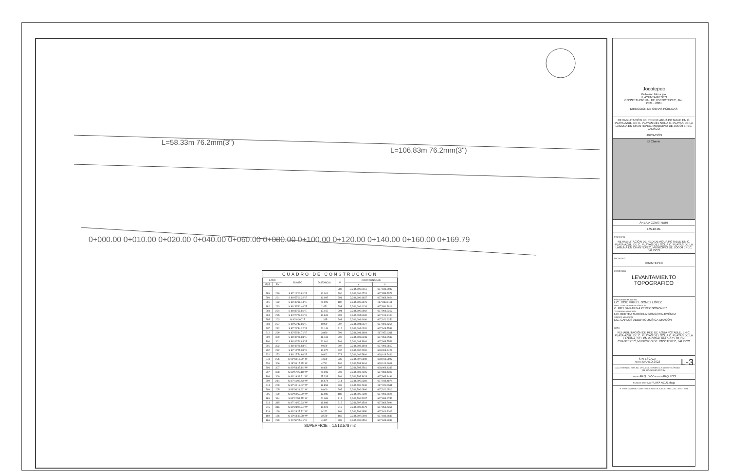L=58.33m 76.2mm(3")
L=106.83m 76.2mm(3")
0+000.00 0+010.00 0+020.00 0+040.00 0+060.00 0+080.00 0+100.00 0+120.00 0+140.00 0+160.00 0+169.79
CUADRO DE CONSTRUCCION
| LADO | | RUMBO | DISTANCIA | V | COORDENADAS | |
| --- | --- | --- | --- | --- | --- | --- |
| EST | PV | | | | Y | X |
| | | | | 289 | 2,244,606.9551 | 667,848.8083 |
| 289 | 290 | S 87°14'00.81" E | 10.001 | 290 | 2,244,606.4724 | 667,858.7979 |
| 290 | 291 | S 89°57'00.22" E | 10.005 | 291 | 2,244,606.4637 | 667,868.8024 |
| 291 | 182 | S 89°48'38.44" E | 20.009 | 182 | 2,244,606.3976 | 667,888.8111 |
| 182 | 293 | N 89°39'12.40" E | 2.471 | 293 | 2,244,606.4126 | 667,891.2816 |
| 293 | 294 | S 88°37'59.81" E | 17.455 | 294 | 2,244,605.9962 | 667,908.7312 |
| 294 | 295 | S 84°20'29.01" E | 10.631 | 295 | 2,244,604.9480 | 667,919.3104 |
| 295 | 203 | N 90°00'00" E | 1.315 | 203 | 2,244,604.9480 | 667,920.6250 |
| 203 | 207 | S 89°57'42.86" E | 8.000 | 207 | 2,244,604.9427 | 667,928.6255 |
| 207 | 212 | S 87°24'34.22" E | 20.149 | 212 | 2,244,604.0320 | 667,948.7539 |
| 212 | 299 | N 87°58'14.71" E | 3.880 | 299 | 2,244,604.1694 | 667,952.6311 |
| 299 | 300 | S 88°46'26.83" E | 16.131 | 300 | 2,244,603.8243 | 667,968.7583 |
| 300 | 301 | S 88°46'26.83" E | 20.001 | 301 | 2,244,603.3964 | 667,988.7549 |
| 301 | 302 | S 88°46'26.83" E | 9.629 | 302 | 2,244,603.1904 | 667,998.3817 |
| 302 | 232 | S 87°17'25.08" E | 10.372 | 232 | 2,244,602.7000 | 668,008.7426 |
| 232 | 273 | S 89°17'54.80" E | 9.802 | 273 | 2,244,602.5800 | 668,018.5440 |
| 273 | 236 | S 01°53'16.90" W | 4.699 | 236 | 2,244,597.8840 | 668,018.3892 |
| 236 | 306 | S 18°08'17.85" W | 4.781 | 306 | 2,244,593.3404 | 668,016.9008 |
| 306 | 307 | N 89°53'37.14" W | 8.466 | 307 | 2,244,593.3561 | 668,008.4349 |
| 307 | 308 | N 88°57'23.18" W | 20.008 | 308 | 2,244,593.7205 | 667,988.4303 |
| 308 | 309 | N 86°19'38.21" W | 25.333 | 309 | 2,244,595.3433 | 667,963.1496 |
| 309 | 214 | N 87°41'06.43" W | 14.674 | 214 | 2,244,595.9360 | 667,948.4874 |
| 214 | 209 | N 87°40'13.02" W | 19.853 | 209 | 2,244,596.7430 | 667,928.6511 |
| 209 | 205 | S 89°36'21.92" W | 8.000 | 205 | 2,244,596.6880 | 667,920.6510 |
| 205 | 189 | N 89°50'53.99" W | 12.089 | 189 | 2,244,596.7200 | 667,908.5625 |
| 189 | 314 | S 89°22'58.75" W | 20.089 | 314 | 2,244,596.5037 | 667,888.4752 |
| 314 | 315 | N 87°16'50.93" W | 19.988 | 315 | 2,244,597.4519 | 667,868.5094 |
| 315 | 316 | N 84°28'06.74" W | 10.021 | 316 | 2,244,598.4179 | 667,858.5351 |
| 316 | 169 | N 86°28'27.72" W | 9.222 | 169 | 2,244,598.9850 | 667,849.3303 |
| 169 | 166 | N 10°44'46.78" W | 3.579 | 166 | 2,244,602.5010 | 667,848.6630 |
| 166 | 289 | N 01°52'05.41" E | 4.457 | 289 | 2,244,606.9551 | 667,848.8083 |
SUPERFICIE = 1,513.578 m2
Jocotepec
Gobierno Municipal
H. AYUNTAMIENTO
CONSTITUCIONAL DE JOCOCTEPEC, JAL.
2021 - 2024
DIRECCIÓN DE OBRAS PÚBLICAS
REHABILITACIÓN DE RED DE AGUA POTABLE EN C. PLAYA AZUL, DE C. PLAYAS DEL SOL A C. PLAYAS DE LA LAGUNA EN CHANTEPEC, MUNICIPIO DE JOCOTEPEC, JALISCO
UBICACIÓN
El Chante
ÁREA A CONSTRUIR
165.18 ML
PROYECTO
REHABILITACIÓN DE RED DE AGUA POTABLE EN C. PLAYA AZUL, DE C. PLAYAS DEL SOL A C. PLAYAS DE LA LAGUNA EN CHANTEPEC, MUNICIPIO DE JOCOTEPEC, JALISCO
LOCALIDAD
CHANTEPEC
CONTENIDO
LEVANTAMIENTO TOPOGRAFICO
PRESIDENTE MUNICIPAL
LIC. JOSÉ MIGUEL GÓMEZ LÓPEZ
DIRECTORA DE OBRAS PÚBLICAS
C. IMELDA KARINA PÉREZ GONZÁLEZ
TESORERO MUNICIPAL
LIC. BERTHA MARCELA GÓNGORA JIMÉNEZ
SÍNDICO MUNICIPAL
LIC. CARLOS ALBERTO ZUÑIGA CHACÓN
OBRA
REHABILITACIÓN DE RED DE AGUA POTABLE, EN C. PLAYA AZUL, DE C. PLAYAS DEL SOL A C. PLAYAS DE LA LAGUNA, DEL KM 0+000 AL KM 0+165.18, EN CHANTEPEC, MUNICIPIO DE JOCOTEPEC, JALISCO
SIN ESCALA L-3
FECHA MARZO 2023
CALLE HIDALGO SUR, No. 187C, COL. CENTRO C.P. 45800 TELÉFONO: (01 387) 7632470 EXT.114
DIBUJO ARQ. DVV REVISÓ ARQ. FSS
RUTA DE ARCHIVO PLAYA AZUL.dwg
H. AYUNTAMIENTO CONSTITUCIONAL DE JOCOCTEPEC, JAL. 2021 - 2024